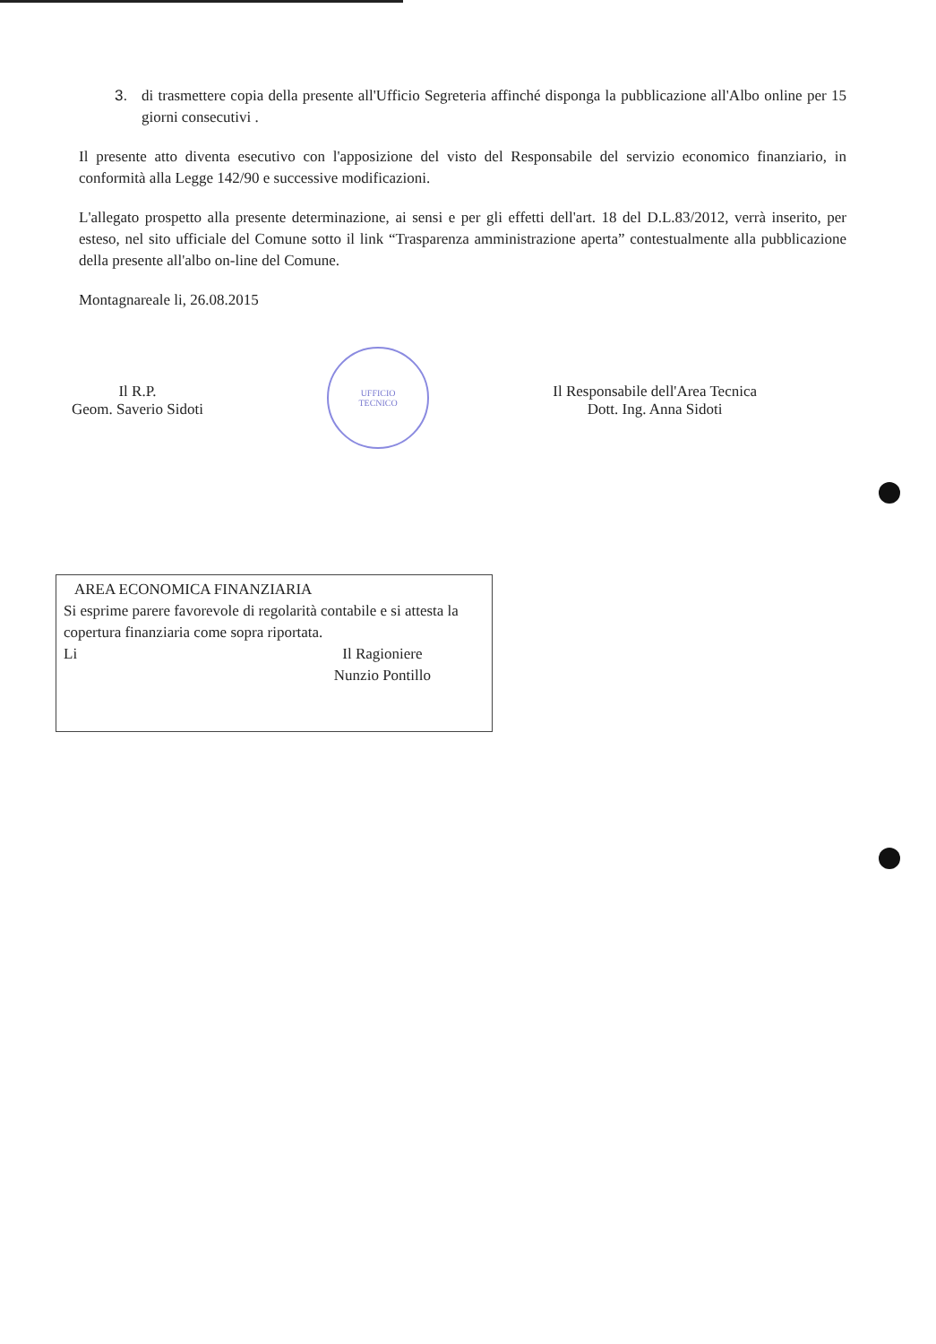3. di trasmettere copia della presente all'Ufficio Segreteria affinché disponga la pubblicazione all'Albo online per 15 giorni consecutivi .
Il presente atto diventa esecutivo con l'apposizione del visto del Responsabile del servizio economico finanziario, in conformità alla Legge 142/90 e successive modificazioni.
L'allegato prospetto alla presente determinazione, ai sensi e per gli effetti dell'art. 18 del D.L.83/2012, verrà inserito, per esteso, nel sito ufficiale del Comune sotto il link “Trasparenza amministrazione aperta” contestualmente alla pubblicazione della presente all'albo on-line del Comune.
Montagnareale li, 26.08.2015
Il R.P.
Geom. Saverio Sidoti
UFFICIO
TECNICO
Il Responsabile dell'Area Tecnica
Dott. Ing. Anna Sidoti
AREA ECONOMICA FINANZIARIA
Si esprime parere favorevole di regolarità contabile e si attesta la copertura finanziaria come sopra riportata.
Li Il Ragioniere
Nunzio Pontillo